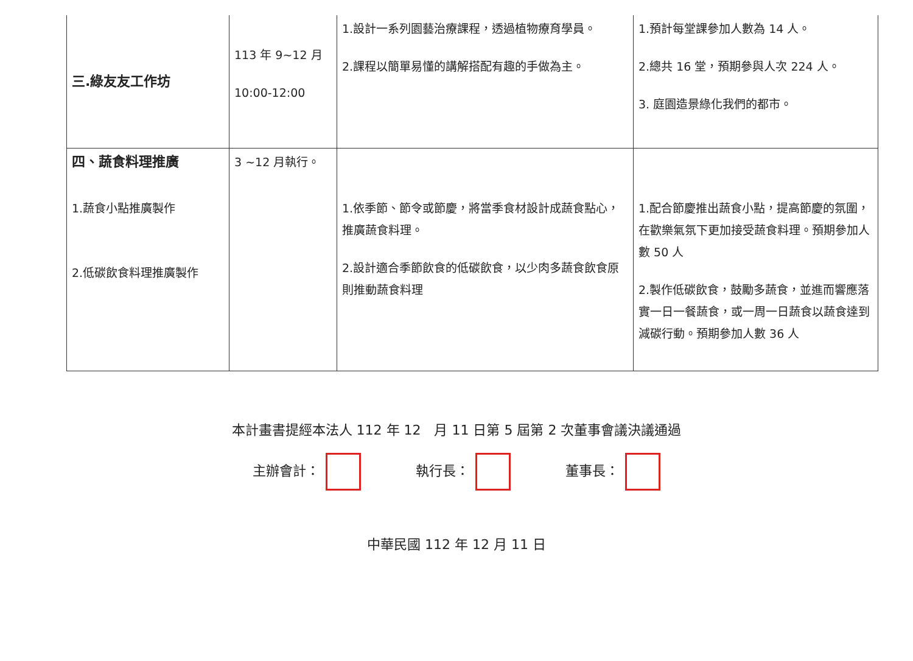| 三.綠友友工作坊 | 113 年 9~12 月 10:00-12:00 | 1.設計一系列園藝治療課程，透過植物療育學員。 2.課程以簡單易懂的講解搭配有趣的手做為主。 | 1.預計每堂課參加人數為 14 人。 2.總共 16 堂，預期參與人次 224 人。 3. 庭園造景綠化我們的都市。 |
| 四、蔬食料理推廣 1.蔬食小點推廣製作 2.低碳飲食料理推廣製作 | 3 ~12 月執行。 | 1.依季節、節令或節慶，將當季食材設計成蔬食點心，推廣蔬食料理。 2.設計適合季節飲食的低碳飲食，以少肉多蔬食飲食原則推動蔬食料理 | 1.配合節慶推出蔬食小點，提高節慶的氛圍，在歡樂氣氛下更加接受蔬食料理。預期參加人數 50 人 2.製作低碳飲食，鼓勵多蔬食，並進而響應落實一日一餐蔬食，或一周一日蔬食以蔬食達到減碳行動。預期參加人數 36 人 |
本計畫書提經本法人 112 年 12　月 11 日第 5 屆第 2 次董事會議決議通過
主辦會計： 執行長： 董事長：
中華民國 112 年 12 月 11 日